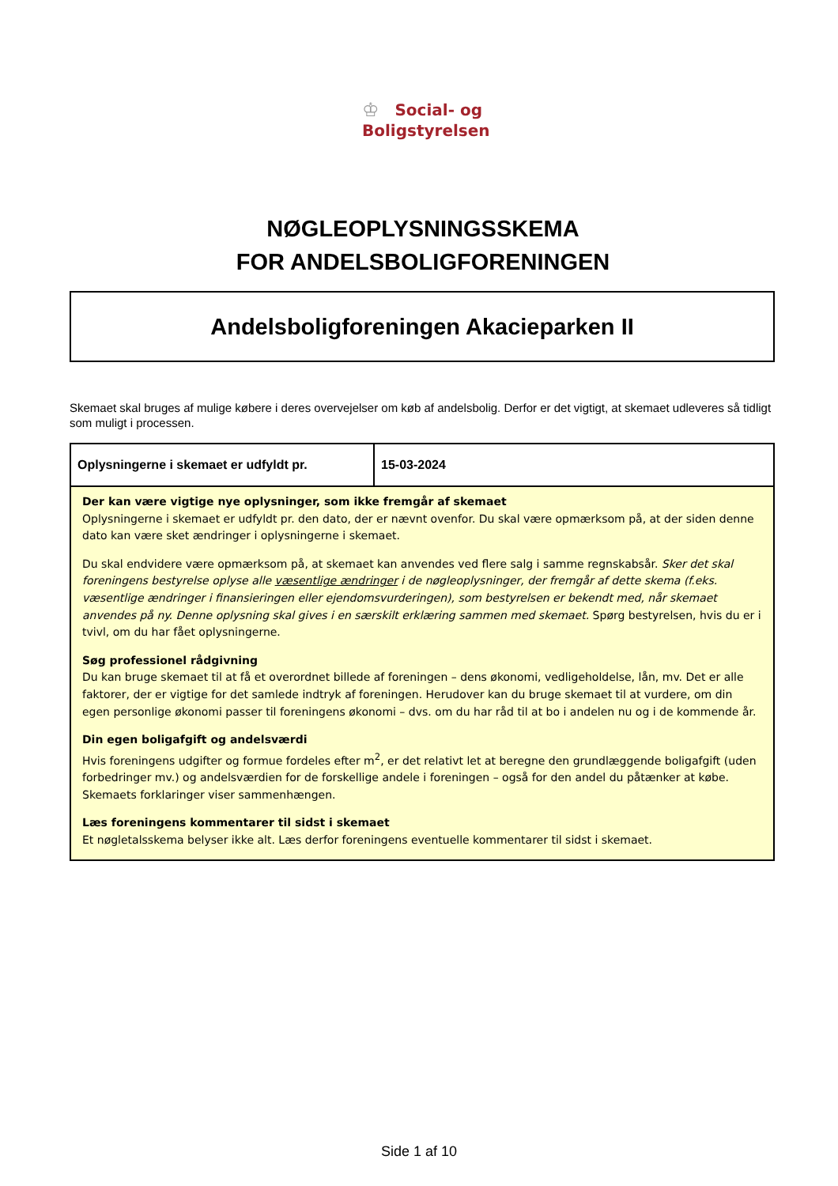♔ Social- og
Boligstyrelsen
NØGLEOPLYSNINGSSKEMA
FOR ANDELSBOLIGFORENINGEN
Andelsboligforeningen Akacieparken II
Skemaet skal bruges af mulige købere i deres overvejelser om køb af andelsbolig. Derfor er det vigtigt, at skemaet udleveres så tidligt som muligt i processen.
| Oplysningerne i skemaet er udfyldt pr. | 15-03-2024 |
| Der kan være vigtige nye oplysninger, som ikke fremgår af skemaet Oplysningerne i skemaet er udfyldt pr. den dato, der er nævnt ovenfor. Du skal være opmærksom på, at der siden denne dato kan være sket ændringer i oplysningerne i skemaet. Du skal endvidere være opmærksom på, at skemaet kan anvendes ved flere salg i samme regnskabsår. Sker det skal foreningens bestyrelse oplyse alle væsentlige ændringer i de nøgleoplysninger, der fremgår af dette skema (f.eks. væsentlige ændringer i finansieringen eller ejendomsvurderingen), som bestyrelsen er bekendt med, når skemaet anvendes på ny. Denne oplysning skal gives i en særskilt erklæring sammen med skemaet. Spørg bestyrelsen, hvis du er i tvivl, om du har fået oplysningerne. Søg professionel rådgivning Du kan bruge skemaet til at få et overordnet billede af foreningen – dens økonomi, vedligeholdelse, lån, mv. Det er alle faktorer, der er vigtige for det samlede indtryk af foreningen. Herudover kan du bruge skemaet til at vurdere, om din egen personlige økonomi passer til foreningens økonomi – dvs. om du har råd til at bo i andelen nu og i de kommende år. Din egen boligafgift og andelsværdi Hvis foreningens udgifter og formue fordeles efter m<sup>2</sup>, er det relativt let at beregne den grundlæggende boligafgift (uden forbedringer mv.) og andelsværdien for de forskellige andele i foreningen – også for den andel du påtænker at købe. Skemaets forklaringer viser sammenhængen. Læs foreningens kommentarer til sidst i skemaet Et nøgletalsskema belyser ikke alt. Læs derfor foreningens eventuelle kommentarer til sidst i skemaet. | |
Side 1 af 10